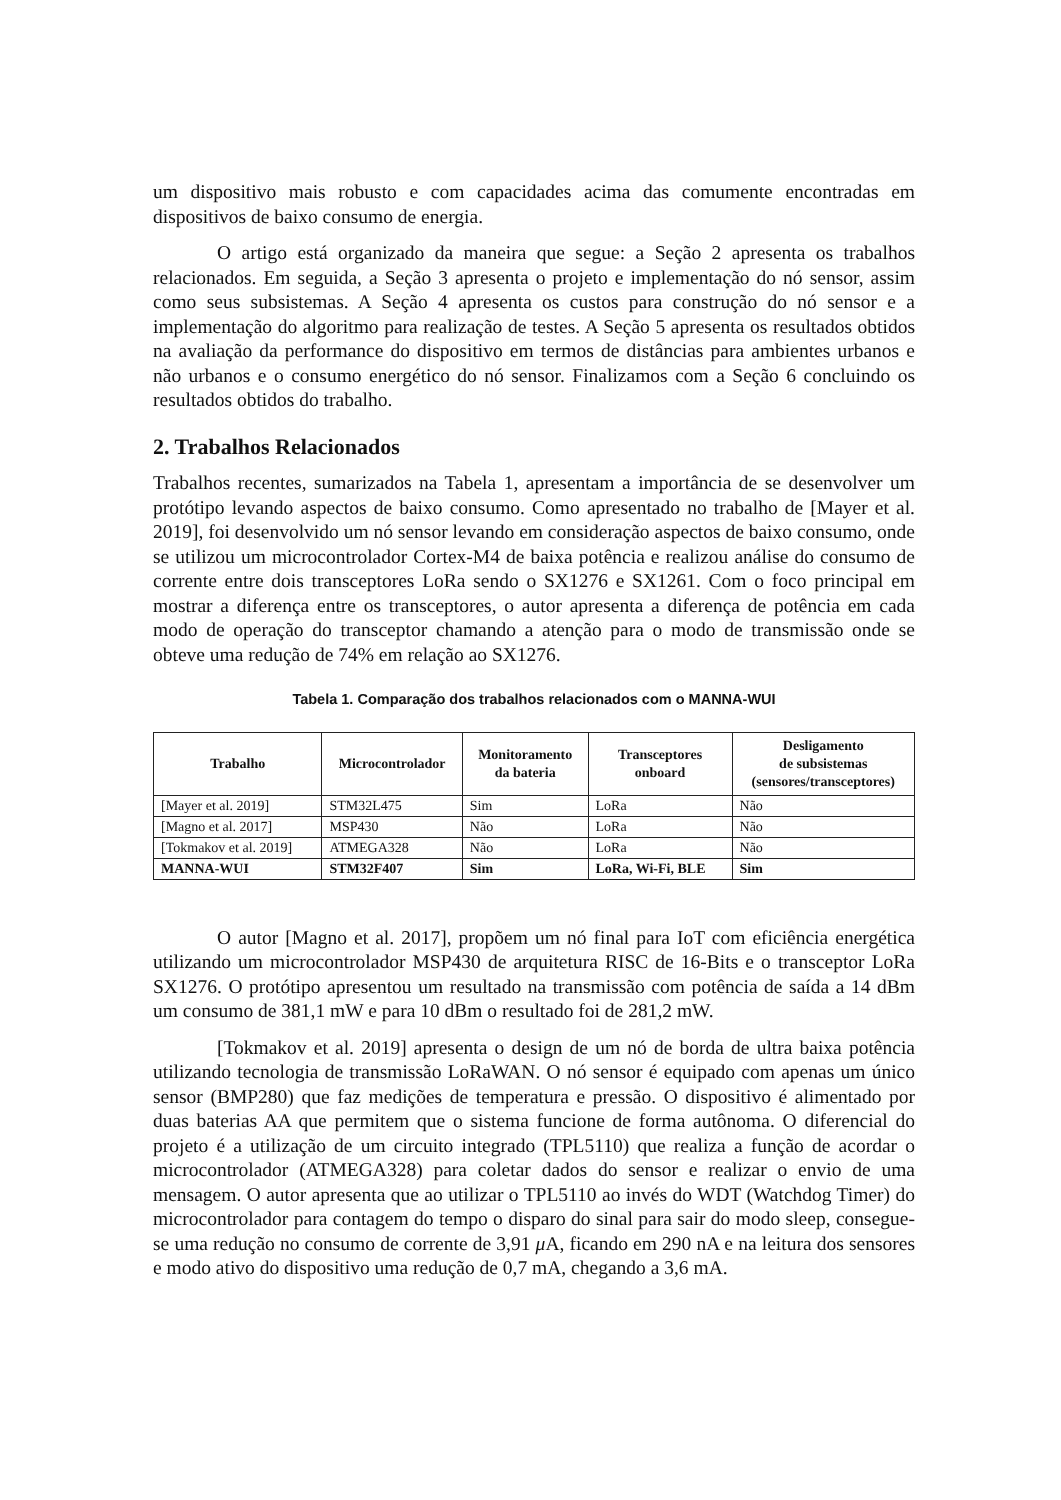um dispositivo mais robusto e com capacidades acima das comumente encontradas em dispositivos de baixo consumo de energia.
O artigo está organizado da maneira que segue: a Seção 2 apresenta os trabalhos relacionados. Em seguida, a Seção 3 apresenta o projeto e implementação do nó sensor, assim como seus subsistemas. A Seção 4 apresenta os custos para construção do nó sensor e a implementação do algoritmo para realização de testes. A Seção 5 apresenta os resultados obtidos na avaliação da performance do dispositivo em termos de distâncias para ambientes urbanos e não urbanos e o consumo energético do nó sensor. Finalizamos com a Seção 6 concluindo os resultados obtidos do trabalho.
2. Trabalhos Relacionados
Trabalhos recentes, sumarizados na Tabela 1, apresentam a importância de se desenvolver um protótipo levando aspectos de baixo consumo. Como apresentado no trabalho de [Mayer et al. 2019], foi desenvolvido um nó sensor levando em consideração aspectos de baixo consumo, onde se utilizou um microcontrolador Cortex-M4 de baixa potência e realizou análise do consumo de corrente entre dois transceptores LoRa sendo o SX1276 e SX1261. Com o foco principal em mostrar a diferença entre os transceptores, o autor apresenta a diferença de potência em cada modo de operação do transceptor chamando a atenção para o modo de transmissão onde se obteve uma redução de 74% em relação ao SX1276.
Tabela 1. Comparação dos trabalhos relacionados com o MANNA-WUI
| Trabalho | Microcontrolador | Monitoramento da bateria | Transceptores onboard | Desligamento de subsistemas (sensores/transceptores) |
| --- | --- | --- | --- | --- |
| [Mayer et al. 2019] | STM32L475 | Sim | LoRa | Não |
| [Magno et al. 2017] | MSP430 | Não | LoRa | Não |
| [Tokmakov et al. 2019] | ATMEGA328 | Não | LoRa | Não |
| MANNA-WUI | STM32F407 | Sim | LoRa, Wi-Fi, BLE | Sim |
O autor [Magno et al. 2017], propõem um nó final para IoT com eficiência energética utilizando um microcontrolador MSP430 de arquitetura RISC de 16-Bits e o transceptor LoRa SX1276. O protótipo apresentou um resultado na transmissão com potência de saída a 14 dBm um consumo de 381,1 mW e para 10 dBm o resultado foi de 281,2 mW.
[Tokmakov et al. 2019] apresenta o design de um nó de borda de ultra baixa potência utilizando tecnologia de transmissão LoRaWAN. O nó sensor é equipado com apenas um único sensor (BMP280) que faz medições de temperatura e pressão. O dispositivo é alimentado por duas baterias AA que permitem que o sistema funcione de forma autônoma. O diferencial do projeto é a utilização de um circuito integrado (TPL5110) que realiza a função de acordar o microcontrolador (ATMEGA328) para coletar dados do sensor e realizar o envio de uma mensagem. O autor apresenta que ao utilizar o TPL5110 ao invés do WDT (Watchdog Timer) do microcontrolador para contagem do tempo o disparo do sinal para sair do modo sleep, consegue-se uma redução no consumo de corrente de 3,91 μ A, ficando em 290 nA e na leitura dos sensores e modo ativo do dispositivo uma redução de 0,7 mA, chegando a 3,6 mA.